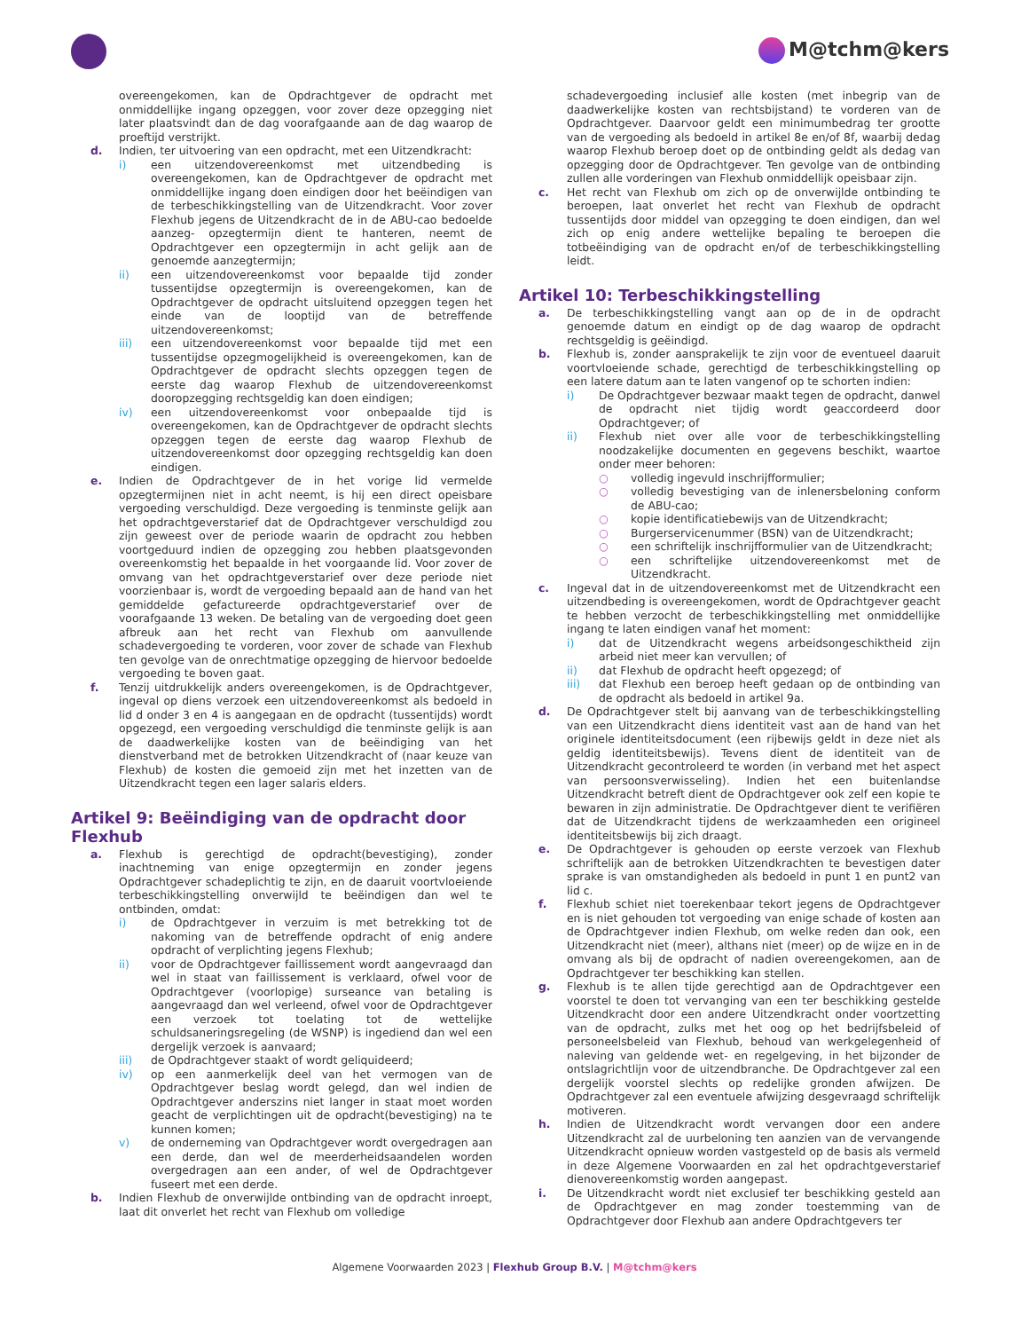M@tchm@kers
overeengekomen, kan de Opdrachtgever de opdracht met onmiddellijke ingang opzeggen, voor zover deze opzegging niet later plaatsvindt dan de dag voorafgaande aan de dag waarop de proeftijd verstrijkt.
d. Indien, ter uitvoering van een opdracht, met een Uitzendkracht:
i) een uitzendovereenkomst met uitzendbeding is overeengekomen, kan de Opdrachtgever de opdracht met onmiddellijke ingang doen eindigen door het beëindigen van de terbeschikkingstelling van de Uitzendkracht. Voor zover Flexhub jegens de Uitzendkracht de in de ABU-cao bedoelde aanzeg- opzegtermijn dient te hanteren, neemt de Opdrachtgever een opzegtermijn in acht gelijk aan de genoemde aanzegtermijn;
ii) een uitzendovereenkomst voor bepaalde tijd zonder tussentijdse opzegtermijn is overeengekomen, kan de Opdrachtgever de opdracht uitsluitend opzeggen tegen het einde van de looptijd van de betreffende uitzendovereenkomst;
iii) een uitzendovereenkomst voor bepaalde tijd met een tussentijdse opzegmogelijkheid is overeengekomen, kan de Opdrachtgever de opdracht slechts opzeggen tegen de eerste dag waarop Flexhub de uitzendovereenkomst dooropzegging rechtsgeldig kan doen eindigen;
iv) een uitzendovereenkomst voor onbepaalde tijd is overeengekomen, kan de Opdrachtgever de opdracht slechts opzeggen tegen de eerste dag waarop Flexhub de uitzendovereenkomst door opzegging rechtsgeldig kan doen eindigen.
e. Indien de Opdrachtgever de in het vorige lid vermelde opzegtermijnen niet in acht neemt, is hij een direct opeisbare vergoeding verschuldigd. Deze vergoeding is tenminste gelijk aan het opdrachtgeverstarief dat de Opdrachtgever verschuldigd zou zijn geweest over de periode waarin de opdracht zou hebben voortgeduurd indien de opzegging zou hebben plaatsgevonden overeenkomstig het bepaalde in het voorgaande lid. Voor zover de omvang van het opdrachtgeverstarief over deze periode niet voorzienbaar is, wordt de vergoeding bepaald aan de hand van het gemiddelde gefactureerde opdrachtgeverstarief over de voorafgaande 13 weken. De betaling van de vergoeding doet geen afbreuk aan het recht van Flexhub om aanvullende schadevergoeding te vorderen, voor zover de schade van Flexhub ten gevolge van de onrechtmatige opzegging de hiervoor bedoelde vergoeding te boven gaat.
f. Tenzij uitdrukkelijk anders overeengekomen, is de Opdrachtgever, ingeval op diens verzoek een uitzendovereenkomst als bedoeld in lid d onder 3 en 4 is aangegaan en de opdracht (tussentijds) wordt opgezegd, een vergoeding verschuldigd die tenminste gelijk is aan de daadwerkelijke kosten van de beëindiging van het dienstverband met de betrokken Uitzendkracht of (naar keuze van Flexhub) de kosten die gemoeid zijn met het inzetten van de Uitzendkracht tegen een lager salaris elders.
Artikel 9: Beëindiging van de opdracht door Flexhub
a. Flexhub is gerechtigd de opdracht(bevestiging), zonder inachtneming van enige opzegtermijn en zonder jegens Opdrachtgever schadeplichtig te zijn, en de daaruit voortvloeiende terbeschikkingstelling onverwijld te beëindigen dan wel te ontbinden, omdat:
i) de Opdrachtgever in verzuim is met betrekking tot de nakoming van de betreffende opdracht of enig andere opdracht of verplichting jegens Flexhub;
ii) voor de Opdrachtgever faillissement wordt aangevraagd dan wel in staat van faillissement is verklaard, ofwel voor de Opdrachtgever (voorlopige) surseance van betaling is aangevraagd dan wel verleend, ofwel voor de Opdrachtgever een verzoek tot toelating tot de wettelijke schuldsaneringsregeling (de WSNP) is ingediend dan wel een dergelijk verzoek is aanvaard;
iii) de Opdrachtgever staakt of wordt geliquideerd;
iv) op een aanmerkelijk deel van het vermogen van de Opdrachtgever beslag wordt gelegd, dan wel indien de Opdrachtgever anderszins niet langer in staat moet worden geacht de verplichtingen uit de opdracht(bevestiging) na te kunnen komen;
v) de onderneming van Opdrachtgever wordt overgedragen aan een derde, dan wel de meerderheidsaandelen worden overgedragen aan een ander, of wel de Opdrachtgever fuseert met een derde.
b. Indien Flexhub de onverwijlde ontbinding van de opdracht inroept, laat dit onverlet het recht van Flexhub om volledige
schadevergoeding inclusief alle kosten (met inbegrip van de daadwerkelijke kosten van rechtsbijstand) te vorderen van de Opdrachtgever. Daarvoor geldt een minimumbedrag ter grootte van de vergoeding als bedoeld in artikel 8e en/of 8f, waarbij dedag waarop Flexhub beroep doet op de ontbinding geldt als dedag van opzegging door de Opdrachtgever. Ten gevolge van de ontbinding zullen alle vorderingen van Flexhub onmiddellijk opeisbaar zijn.
c. Het recht van Flexhub om zich op de onverwijlde ontbinding te beroepen, laat onverlet het recht van Flexhub de opdracht tussentijds door middel van opzegging te doen eindigen, dan wel zich op enig andere wettelijke bepaling te beroepen die totbeëindiging van de opdracht en/of de terbeschikkingstelling leidt.
Artikel 10: Terbeschikkingstelling
a. De terbeschikkingstelling vangt aan op de in de opdracht genoemde datum en eindigt op de dag waarop de opdracht rechtsgeldig is geëindigd.
b. Flexhub is, zonder aansprakelijk te zijn voor de eventueel daaruit voortvloeiende schade, gerechtigd de terbeschikkingstelling op een latere datum aan te laten vangenof op te schorten indien:
i) De Opdrachtgever bezwaar maakt tegen de opdracht, danwel de opdracht niet tijdig wordt geaccordeerd door Opdrachtgever; of
ii) Flexhub niet over alle voor de terbeschikkingstelling noodzakelijke documenten en gegevens beschikt, waartoe onder meer behoren:
○ volledig ingevuld inschrijfformulier;
○ volledig bevestiging van de inlenersbeloning conform de ABU-cao;
○ kopie identificatiebewijs van de Uitzendkracht;
○ Burgerservicenummer (BSN) van de Uitzendkracht;
○ een schriftelijk inschrijfformulier van de Uitzendkracht;
○ een schriftelijke uitzendovereenkomst met de Uitzendkracht.
c. Ingeval dat in de uitzendovereenkomst met de Uitzendkracht een uitzendbeding is overeengekomen, wordt de Opdrachtgever geacht te hebben verzocht de terbeschikkingstelling met onmiddellijke ingang te laten eindigen vanaf het moment:
i) dat de Uitzendkracht wegens arbeidsongeschiktheid zijn arbeid niet meer kan vervullen; of
ii) dat Flexhub de opdracht heeft opgezegd; of
iii) dat Flexhub een beroep heeft gedaan op de ontbinding van de opdracht als bedoeld in artikel 9a.
d. De Opdrachtgever stelt bij aanvang van de terbeschikkingstelling van een Uitzendkracht diens identiteit vast aan de hand van het originele identiteitsdocument (een rijbewijs geldt in deze niet als geldig identiteitsbewijs). Tevens dient de identiteit van de Uitzendkracht gecontroleerd te worden (in verband met het aspect van persoonsverwisseling). Indien het een buitenlandse Uitzendkracht betreft dient de Opdrachtgever ook zelf een kopie te bewaren in zijn administratie. De Opdrachtgever dient te verifiëren dat de Uitzendkracht tijdens de werkzaamheden een origineel identiteitsbewijs bij zich draagt.
e. De Opdrachtgever is gehouden op eerste verzoek van Flexhub schriftelijk aan de betrokken Uitzendkrachten te bevestigen dater sprake is van omstandigheden als bedoeld in punt 1 en punt2 van lid c.
f. Flexhub schiet niet toerekenbaar tekort jegens de Opdrachtgever en is niet gehouden tot vergoeding van enige schade of kosten aan de Opdrachtgever indien Flexhub, om welke reden dan ook, een Uitzendkracht niet (meer), althans niet (meer) op de wijze en in de omvang als bij de opdracht of nadien overeengekomen, aan de Opdrachtgever ter beschikking kan stellen.
g. Flexhub is te allen tijde gerechtigd aan de Opdrachtgever een voorstel te doen tot vervanging van een ter beschikking gestelde Uitzendkracht door een andere Uitzendkracht onder voortzetting van de opdracht, zulks met het oog op het bedrijfsbeleid of personeelsbeleid van Flexhub, behoud van werkgelegenheid of naleving van geldende wet- en regelgeving, in het bijzonder de ontslagrichtlijn voor de uitzendbranche. De Opdrachtgever zal een dergelijk voorstel slechts op redelijke gronden afwijzen. De Opdrachtgever zal een eventuele afwijzing desgevraagd schriftelijk motiveren.
h. Indien de Uitzendkracht wordt vervangen door een andere Uitzendkracht zal de uurbeloning ten aanzien van de vervangende Uitzendkracht opnieuw worden vastgesteld op de basis als vermeld in deze Algemene Voorwaarden en zal het opdrachtgeverstarief dienovereenkomstig worden aangepast.
i. De Uitzendkracht wordt niet exclusief ter beschikking gesteld aan de Opdrachtgever en mag zonder toestemming van de Opdrachtgever door Flexhub aan andere Opdrachtgevers ter
Algemene Voorwaarden 2023 | Flexhub Group B.V. | M@tchm@kers